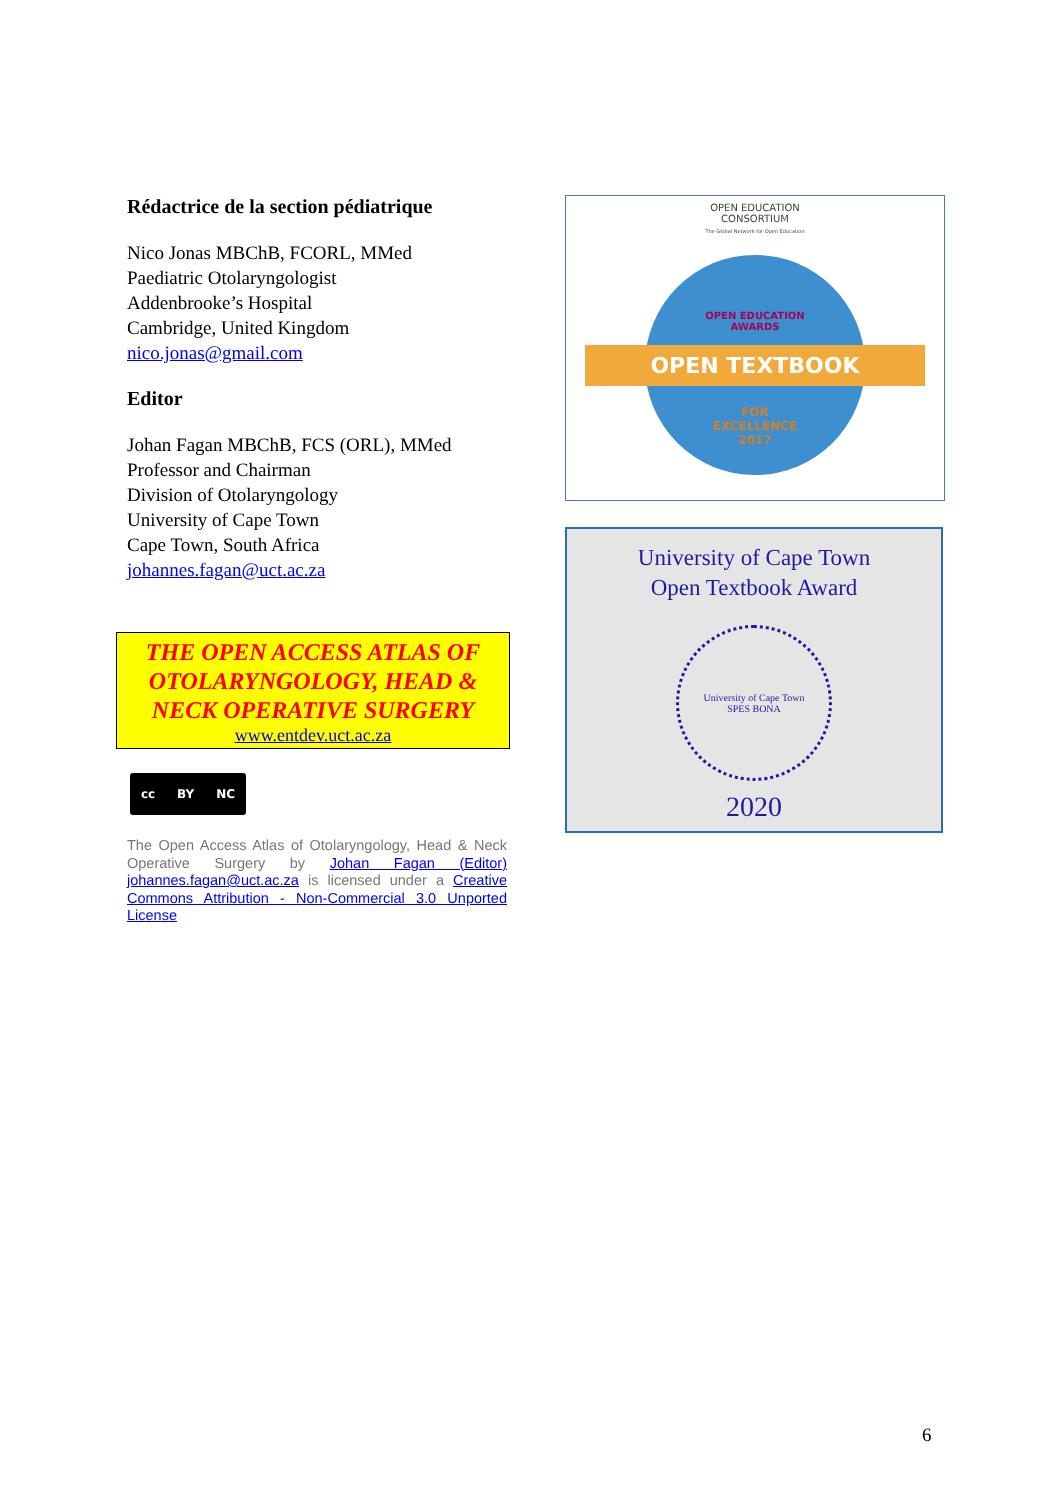Rédactrice de la section pédiatrique
Nico Jonas MBChB, FCORL, MMed
Paediatric Otolaryngologist
Addenbrooke’s Hospital
Cambridge, United Kingdom
nico.jonas@gmail.com
Editor
Johan Fagan MBChB, FCS (ORL), MMed
Professor and Chairman
Division of Otolaryngology
University of Cape Town
Cape Town, South Africa
johannes.fagan@uct.ac.za
THE OPEN ACCESS ATLAS OF OTOLARYNGOLOGY, HEAD & NECK OPERATIVE SURGERY
www.entdev.uct.ac.za
cc BY NC
The Open Access Atlas of Otolaryngology, Head & Neck Operative Surgery by Johan Fagan (Editor) johannes.fagan@uct.ac.za is licensed under a Creative Commons Attribution - Non-Commercial 3.0 Unported License
OPEN EDUCATION
CONSORTIUM
The Global Network for Open Education
OPEN EDUCATION
AWARDS
OPEN TEXTBOOK
FOR
EXCELLENCE
2017
University of Cape Town
Open Textbook Award
University of Cape Town
SPES BONA
2020
6